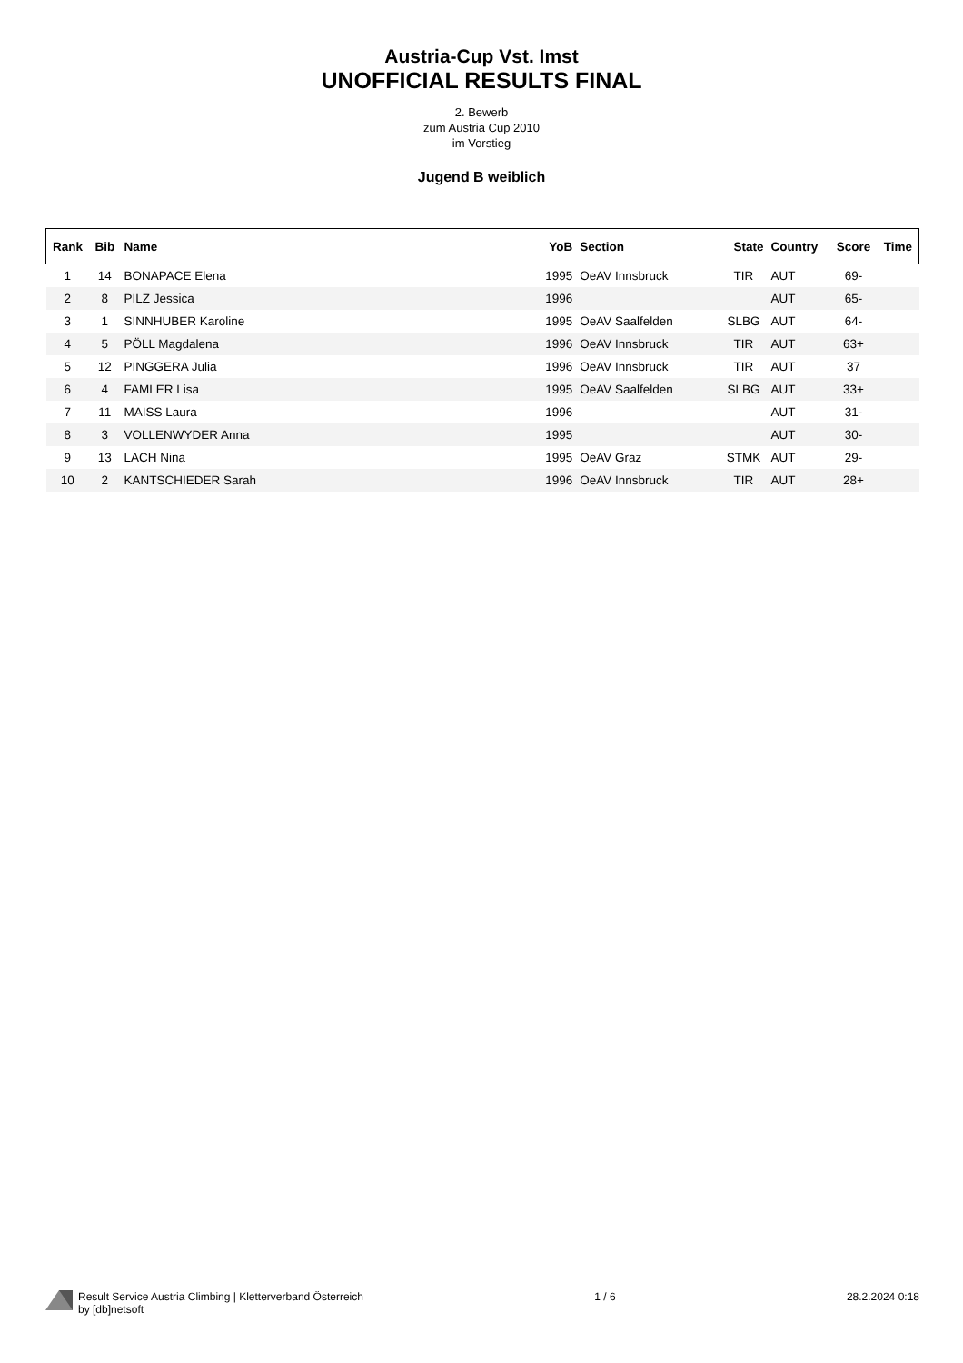Austria-Cup Vst. Imst
UNOFFICIAL RESULTS FINAL
2. Bewerb
zum Austria Cup 2010
im Vorstieg
Jugend B weiblich
| Rank | Bib | Name | YoB | Section | State | Country | Score | Time |
| --- | --- | --- | --- | --- | --- | --- | --- | --- |
| 1 | 14 | BONAPACE Elena | 1995 | OeAV Innsbruck | TIR | AUT | 69- | |
| 2 | 8 | PILZ Jessica | 1996 | | | AUT | 65- | |
| 3 | 1 | SINNHUBER Karoline | 1995 | OeAV Saalfelden | SLBG | AUT | 64- | |
| 4 | 5 | PÖLL Magdalena | 1996 | OeAV Innsbruck | TIR | AUT | 63+ | |
| 5 | 12 | PINGGERA Julia | 1996 | OeAV Innsbruck | TIR | AUT | 37 | |
| 6 | 4 | FAMLER Lisa | 1995 | OeAV Saalfelden | SLBG | AUT | 33+ | |
| 7 | 11 | MAISS Laura | 1996 | | | AUT | 31- | |
| 8 | 3 | VOLLENWYDER Anna | 1995 | | | AUT | 30- | |
| 9 | 13 | LACH Nina | 1995 | OeAV Graz | STMK | AUT | 29- | |
| 10 | 2 | KANTSCHIEDER Sarah | 1996 | OeAV Innsbruck | TIR | AUT | 28+ | |
Result Service Austria Climbing | Kletterverband Österreich
by [db]netsoft
1 / 6 28.2.2024 0:18